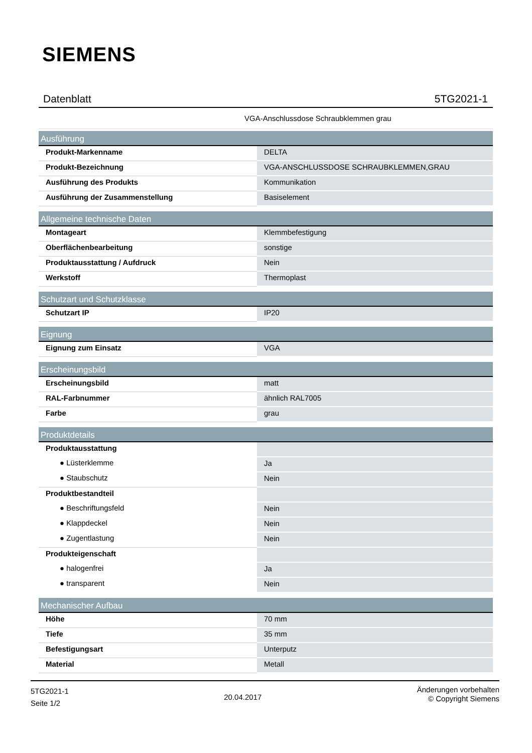SIEMENS
Datenblatt 5TG2021-1
VGA-Anschlussdose Schraubklemmen grau
| Ausführung | |
| --- | --- |
| Produkt-Markenname | DELTA |
| Produkt-Bezeichnung | VGA-ANSCHLUSSDOSE SCHRAUBKLEMMEN,GRAU |
| Ausführung des Produkts | Kommunikation |
| Ausführung der Zusammenstellung | Basiselement |
| Allgemeine technische Daten | |
| Montageart | Klemmbefestigung |
| Oberflächenbearbeitung | sonstige |
| Produktausstattung / Aufdruck | Nein |
| Werkstoff | Thermoplast |
| Schutzart und Schutzklasse | |
| Schutzart IP | IP20 |
| Eignung | |
| Eignung zum Einsatz | VGA |
| Erscheinungsbild | |
| Erscheinungsbild | matt |
| RAL-Farbnummer | ähnlich RAL7005 |
| Farbe | grau |
| Produktdetails | |
| Produktausstattung | |
| ● Lüsterklemme | Ja |
| ● Staubschutz | Nein |
| Produktbestandteil | |
| ● Beschriftungsfeld | Nein |
| ● Klappdeckel | Nein |
| ● Zugentlastung | Nein |
| Produkteigenschaft | |
| ● halogenfrei | Ja |
| ● transparent | Nein |
| Mechanischer Aufbau | |
| Höhe | 70 mm |
| Tiefe | 35 mm |
| Befestigungsart | Unterputz |
| Material | Metall |
5TG2021-1
Seite 1/2
20.04.2017
Änderungen vorbehalten
© Copyright Siemens